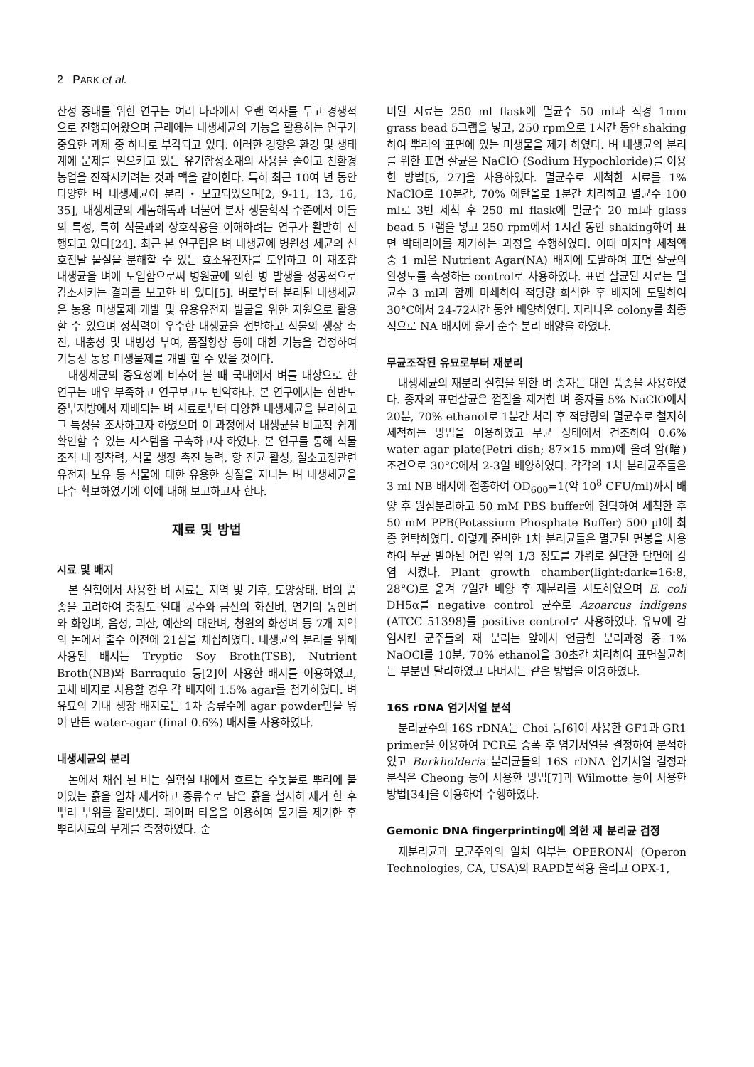2 PARK et al.
산성 증대를 위한 연구는 여러 나라에서 오랜 역사를 두고 경쟁적으로 진행되어왔으며 근래에는 내생세균의 기능을 활용하는 연구가 중요한 과제 중 하나로 부각되고 있다. 이러한 경향은 환경 및 생태계에 문제를 일으키고 있는 유기합성소재의 사용을 줄이고 친환경농업을 진작시키려는 것과 맥을 같이한다. 특히 최근 10여 년 동안 다양한 벼 내생세균이 분리・보고되었으며[2, 9-11, 13, 16, 35], 내생세균의 게놈해독과 더불어 분자 생물학적 수준에서 이들의 특성, 특히 식물과의 상호작용을 이해하려는 연구가 활발히 진행되고 있다[24]. 최근 본 연구팀은 벼 내생균에 병원성 세균의 신호전달 물질을 분해할 수 있는 효소유전자를 도입하고 이 재조합 내생균을 벼에 도입함으로써 병원균에 의한 병 발생을 성공적으로 감소시키는 결과를 보고한 바 있다[5]. 벼로부터 분리된 내생세균은 농용 미생물제 개발 및 유용유전자 발굴을 위한 자원으로 활용할 수 있으며 정착력이 우수한 내생균을 선발하고 식물의 생장 촉진, 내충성 및 내병성 부여, 품질향상 등에 대한 기능을 검정하여 기능성 농용 미생물제를 개발 할 수 있을 것이다.
내생세균의 중요성에 비추어 볼 때 국내에서 벼를 대상으로 한 연구는 매우 부족하고 연구보고도 빈약하다. 본 연구에서는 한반도 중부지방에서 재배되는 벼 시료로부터 다양한 내생세균을 분리하고 그 특성을 조사하고자 하였으며 이 과정에서 내생균을 비교적 쉽게 확인할 수 있는 시스템을 구축하고자 하였다. 본 연구를 통해 식물 조직 내 정착력, 식물 생장 촉진 능력, 항 진균 활성, 질소고정관련 유전자 보유 등 식물에 대한 유용한 성질을 지니는 벼 내생세균을 다수 확보하였기에 이에 대해 보고하고자 한다.
재료 및 방법
시료 및 배지
본 실험에서 사용한 벼 시료는 지역 및 기후, 토양상태, 벼의 품종을 고려하여 충청도 일대 공주와 금산의 화신벼, 연기의 동안벼와 화영벼, 음성, 괴산, 예산의 대안벼, 청원의 화성벼 등 7개 지역의 논에서 출수 이전에 21점을 채집하였다. 내생균의 분리를 위해 사용된 배지는 Tryptic Soy Broth(TSB), Nutrient Broth(NB)와 Barraquio 등[2]이 사용한 배지를 이용하였고, 고체 배지로 사용할 경우 각 배지에 1.5% agar를 첨가하였다. 벼 유묘의 기내 생장 배지로는 1차 증류수에 agar powder만을 넣어 만든 water-agar (final 0.6%) 배지를 사용하였다.
내생세균의 분리
논에서 채집 된 벼는 실험실 내에서 흐르는 수돗물로 뿌리에 붙어있는 흙을 일차 제거하고 증류수로 남은 흙을 철저히 제거 한 후 뿌리 부위를 잘라냈다. 페이퍼 타올을 이용하여 물기를 제거한 후 뿌리시료의 무게를 측정하였다. 준
비된 시료는 250 ml flask에 멸균수 50 ml과 직경 1mm grass bead 5그램을 넣고, 250 rpm으로 1시간 동안 shaking 하여 뿌리의 표면에 있는 미생물을 제거 하였다. 벼 내생균의 분리를 위한 표면 살균은 NaClO (Sodium Hypochloride)를 이용한 방법[5, 27]을 사용하였다. 멸균수로 세척한 시료를 1% NaClO로 10분간, 70% 에탄올로 1분간 처리하고 멸균수 100 ml로 3번 세척 후 250 ml flask에 멸균수 20 ml과 glass bead 5그램을 넣고 250 rpm에서 1시간 동안 shaking하여 표면 박테리아를 제거하는 과정을 수행하였다. 이때 마지막 세척액 중 1 ml은 Nutrient Agar(NA) 배지에 도말하여 표면 살균의 완성도를 측정하는 control로 사용하였다. 표면 살균된 시료는 멸균수 3 ml과 함께 마쇄하여 적당량 희석한 후 배지에 도말하여 30°C에서 24-72시간 동안 배양하였다. 자라나온 colony를 최종적으로 NA 배지에 옮겨 순수 분리 배양을 하였다.
무균조작된 유묘로부터 재분리
내생세균의 재분리 실험을 위한 벼 종자는 대안 품종을 사용하였다. 종자의 표면살균은 껍질을 제거한 벼 종자를 5% NaClO에서 20분, 70% ethanol로 1분간 처리 후 적당량의 멸균수로 철저히 세척하는 방법을 이용하였고 무균 상태에서 건조하여 0.6% water agar plate(Petri dish; 87×15 mm)에 올려 암(暗)조건으로 30°C에서 2-3일 배양하였다. 각각의 1차 분리균주들은 3 ml NB 배지에 접종하여 OD<sub>600</sub>=1(약 10<sup>8</sup> CFU/ml)까지 배양 후 원심분리하고 50 mM PBS buffer에 현탁하여 세척한 후 50 mM PPB(Potassium Phosphate Buffer) 500 µl에 최종 현탁하였다. 이렇게 준비한 1차 분리균들은 멸균된 면봉을 사용하여 무균 발아된 어린 잎의 1/3 정도를 가위로 절단한 단면에 감염 시켰다. Plant growth chamber(light:dark=16:8, 28°C)로 옮겨 7일간 배양 후 재분리를 시도하였으며 E. coli DH5α를 negative control 균주로 Azoarcus indigens (ATCC 51398)를 positive control로 사용하였다. 유묘에 감염시킨 균주들의 재 분리는 앞에서 언급한 분리과정 중 1% NaOCl를 10분, 70% ethanol을 30초간 처리하여 표면살균하는 부분만 달리하였고 나머지는 같은 방법을 이용하였다.
16S rDNA 염기서열 분석
분리균주의 16S rDNA는 Choi 등[6]이 사용한 GF1과 GR1 primer을 이용하여 PCR로 증폭 후 염기서열을 결정하여 분석하였고 Burkholderia 분리균들의 16S rDNA 염기서열 결정과 분석은 Cheong 등이 사용한 방법[7]과 Wilmotte 등이 사용한 방법[34]을 이용하여 수행하였다.
Gemonic DNA fingerprinting에 의한 재 분리균 검정
재분리균과 모균주와의 일치 여부는 OPERON사 (Operon Technologies, CA, USA)의 RAPD분석용 올리고 OPX-1,